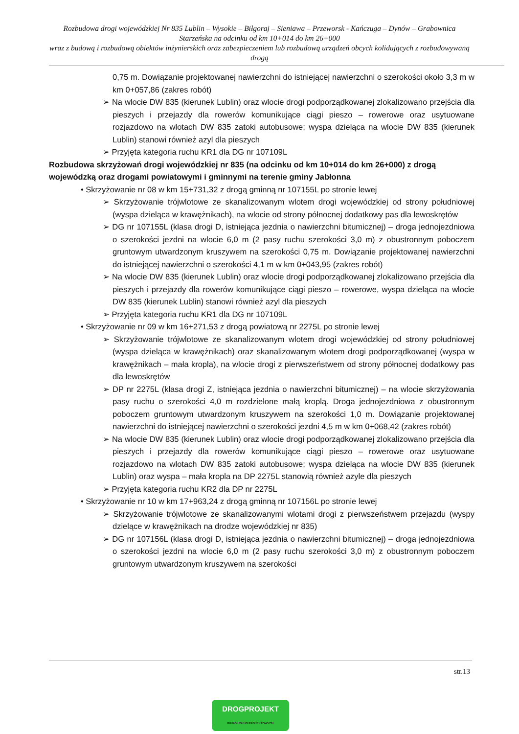Rozbudowa drogi wojewódzkiej Nr 835 Lublin – Wysokie – Biłgoraj – Sieniawa – Przeworsk - Kańczuga – Dynów – Grabownica Starzeńska na odcinku od km 10+014 do km 26+000
wraz z budową i rozbudową obiektów inżynierskich oraz zabezpieczeniem lub rozbudową urządzeń obcych kolidujących z rozbudowywaną drogą
0,75 m. Dowiązanie projektowanej nawierzchni do istniejącej nawierzchni o szerokości około 3,3 m w km 0+057,86 (zakres robót)
➢ Na wlocie DW 835 (kierunek Lublin) oraz wlocie drogi podporządkowanej zlokalizowano przejścia dla pieszych i przejazdy dla rowerów komunikujące ciągi pieszo – rowerowe oraz usytuowane rozjazdowo na wlotach DW 835 zatoki autobusowe; wyspa dzieląca na wlocie DW 835 (kierunek Lublin) stanowi również azyl dla pieszych
➢ Przyjęta kategoria ruchu KR1 dla DG nr 107109L
Rozbudowa skrzyżowań drogi wojewódzkiej nr 835 (na odcinku od km 10+014 do km 26+000) z drogą wojewódzką oraz drogami powiatowymi i gminnymi na terenie gminy Jabłonna
• Skrzyżowanie nr 08 w km 15+731,32 z drogą gminną nr 107155L po stronie lewej
➢ Skrzyżowanie trójwlotowe ze skanalizowanym wlotem drogi wojewódzkiej od strony południowej (wyspa dzieląca w krawężnikach), na wlocie od strony północnej dodatkowy pas dla lewoskrętów
➢ DG nr 107155L (klasa drogi D, istniejąca jezdnia o nawierzchni bitumicznej) – droga jednojezdniowa o szerokości jezdni na wlocie 6,0 m (2 pasy ruchu szerokości 3,0 m) z obustronnym poboczem gruntowym utwardzonym kruszywem na szerokości 0,75 m. Dowiązanie projektowanej nawierzchni do istniejącej nawierzchni o szerokości 4,1 m w km 0+043,95 (zakres robót)
➢ Na wlocie DW 835 (kierunek Lublin) oraz wlocie drogi podporządkowanej zlokalizowano przejścia dla pieszych i przejazdy dla rowerów komunikujące ciągi pieszo – rowerowe, wyspa dzieląca na wlocie DW 835 (kierunek Lublin) stanowi również azyl dla pieszych
➢ Przyjęta kategoria ruchu KR1 dla DG nr 107109L
• Skrzyżowanie nr 09 w km 16+271,53 z drogą powiatową nr 2275L po stronie lewej
➢ Skrzyżowanie trójwlotowe ze skanalizowanym wlotem drogi wojewódzkiej od strony południowej (wyspa dzieląca w krawężnikach) oraz skanalizowanym wlotem drogi podporządkowanej (wyspa w krawężnikach – mała kropla), na wlocie drogi z pierwszeństwem od strony północnej dodatkowy pas dla lewoskrętów
➢ DP nr 2275L (klasa drogi Z, istniejąca jezdnia o nawierzchni bitumicznej) – na wlocie skrzyżowania pasy ruchu o szerokości 4,0 m rozdzielone małą kroplą. Droga jednojezdniowa z obustronnym poboczem gruntowym utwardzonym kruszywem na szerokości 1,0 m. Dowiązanie projektowanej nawierzchni do istniejącej nawierzchni o szerokości jezdni 4,5 m w km 0+068,42 (zakres robót)
➢ Na wlocie DW 835 (kierunek Lublin) oraz wlocie drogi podporządkowanej zlokalizowano przejścia dla pieszych i przejazdy dla rowerów komunikujące ciągi pieszo – rowerowe oraz usytuowane rozjazdowo na wlotach DW 835 zatoki autobusowe; wyspa dzieląca na wlocie DW 835 (kierunek Lublin) oraz wyspa – mała kropla na DP 2275L stanowią również azyle dla pieszych
➢ Przyjęta kategoria ruchu KR2 dla DP nr 2275L
• Skrzyżowanie nr 10 w km 17+963,24 z drogą gminną nr 107156L po stronie lewej
➢ Skrzyżowanie trójwlotowe ze skanalizowanymi wlotami drogi z pierwszeństwem przejazdu (wyspy dzielące w krawężnikach na drodze wojewódzkiej nr 835)
➢ DG nr 107156L (klasa drogi D, istniejąca jezdnia o nawierzchni bitumicznej) – droga jednojezdniowa o szerokości jezdni na wlocie 6,0 m (2 pasy ruchu szerokości 3,0 m) z obustronnym poboczem gruntowym utwardzonym kruszywem na szerokości
str.13
DROGPROJEKT
BIURO USŁUG PROJEKTOWYCH